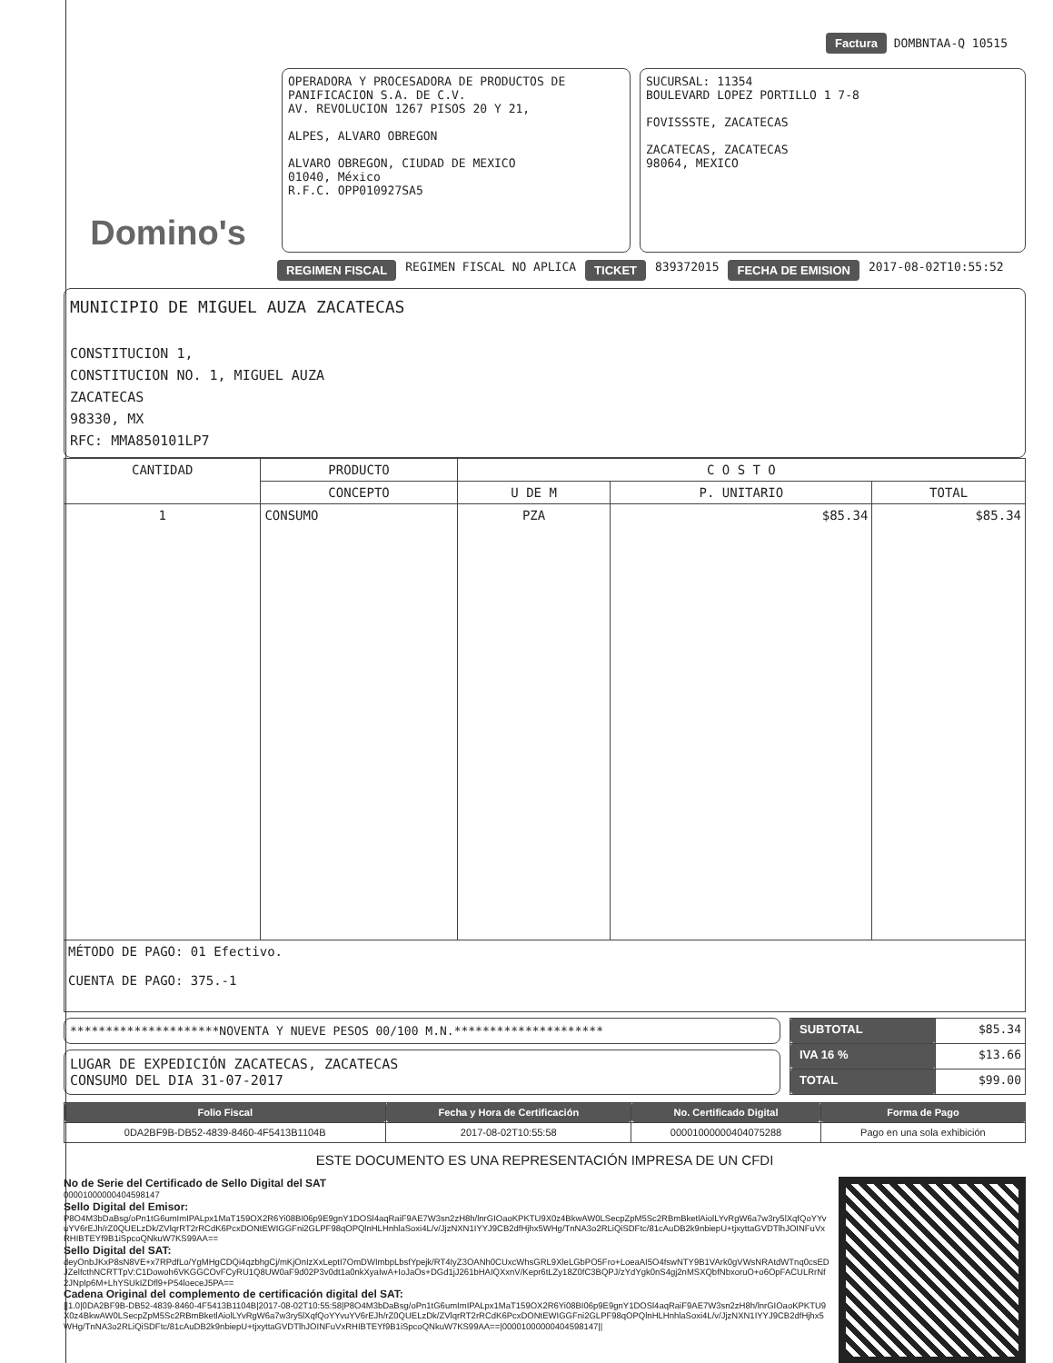Factura DOMBNTAA-Q 10515
Domino's
OPERADORA Y PROCESADORA DE PRODUCTOS DE PANIFICACION S.A. DE C.V.
AV. REVOLUCION 1267 PISOS 20 Y 21,
ALPES, ALVARO OBREGON
ALVARO OBREGON, CIUDAD DE MEXICO
01040, México
R.F.C. OPP010927SA5
SUCURSAL: 11354
BOULEVARD LOPEZ PORTILLO 1 7-8
FOVISSSTE, ZACATECAS
ZACATECAS, ZACATECAS
98064, MEXICO
REGIMEN FISCAL REGIMEN FISCAL NO APLICA TICKET 839372015 FECHA DE EMISION 2017-08-02T10:55:52
MUNICIPIO DE MIGUEL AUZA ZACATECAS
CONSTITUCION 1,
CONSTITUCION NO. 1, MIGUEL AUZA
ZACATECAS
98330, MX
RFC: MMA850101LP7
| CANTIDAD | PRODUCTO | C O S T O | | |
| --- | --- | --- | --- | --- |
| | CONCEPTO | U DE M | P. UNITARIO | TOTAL |
| 1 | CONSUMO | PZA | $85.34 | $85.34 |
| MÉTODO DE PAGO: 01 Efectivo. CUENTA DE PAGO: 375.-1 | | | | |
*********************NOVENTA Y NUEVE PESOS 00/100 M.N.*********************
LUGAR DE EXPEDICIÓN ZACATECAS, ZACATECAS
CONSUMO DEL DIA 31-07-2017
| SUBTOTAL | $85.34 |
| IVA 16 % | $13.66 |
| TOTAL | $99.00 |
| Folio Fiscal | Fecha y Hora de Certificación | No. Certificado Digital | Forma de Pago |
| --- | --- | --- | --- |
| 0DA2BF9B-DB52-4839-8460-4F5413B1104B | 2017-08-02T10:55:58 | 00001000000404075288 | Pago en una sola exhibición |
ESTE DOCUMENTO ES UNA REPRESENTACIÓN IMPRESA DE UN CFDI
No de Serie del Certificado de Sello Digital del SAT
00001000000404598147
Sello Digital del Emisor:
P8O4M3bDaBsg/oPn1tG6umImIPALpx1MaT159OX2R6Yi08BI06p9E9gnY1DOSl4aqRaiF9AE7W3sn2zH8h/lnrGIOaoKPKTU9X0z4BkwAW0LSecpZpM5Sc2RBmBketlAiolLYvRgW6a7w3ry5lXqfQoYYvuYV6rEJh/rZ0QUELzDk/ZVlqrRT2rRCdK6PcxDONtEWIGGFni2GLPF98qOPQlnHLHnhlaSoxi4L/v/JjzNXN1IYYJ9CB2dfHjhx5WHg/TnNA3o2RLiQiSDFtc/81cAuDB2k9nbiepU+tjxyttaGVDTlhJOINFuVxRHIBTEYf9B1iSpcoQNkuW7KS99AA==
Sello Digital del SAT:
deyOnbJKxP8sN8VE+x7RPdfLo/YgMHgCDQi4qzbhgCj/mKjOnIzXxLeptI7OmDWImbpLbsfYpejk/RT4IyZ3OANh0CUxcWhsGRL9XleLGbPO5Fro+LoeaAI5O4fswNTY9B1VArk0gVWsNRAtdWTnq0csEDJZelfcthNCRTTpV:C1Dowoh6VKGGCOvFCyRU1Q8UW0aF9d02P3v0dt1a0nkXyaIwA+IoJaOs+DGd1jJ261bHAIQXxnV/Kepr6tLZy18Z0fC3BQPJ/zYdYgk0nS4gj2nMSXQbfNbxoruO+o6OpFACULRrNf2JNpIp6M+LhYSUkIZDfl9+P54loeceJ5PA==
Cadena Original del complemento de certificación digital del SAT:
||1.0|0DA2BF9B-DB52-4839-8460-4F5413B1104B|2017-08-02T10:55:58|P8O4M3bDaBsg/oPn1tG6umImIPALpx1MaT159OX2R6Yi08BI06p9E9gnY1DOSl4aqRaiF9AE7W3sn2zH8h/lnrGIOaoKPKTU9X0z4BkwAW0LSecpZpM5Sc2RBmBketlAiolLYvRgW6a7w3ry5lXqfQoYYvuYV6rEJh/rZ0QUELzDk/ZVlqrRT2rRCdK6PcxDONtEWIGGFni2GLPF98qOPQlnHLHnhlaSoxi4L/v/JjzNXN1IYYJ9CB2dfHjhx5WHg/TnNA3o2RLiQiSDFtc/81cAuDB2k9nbiepU+tjxyttaGVDTlhJOINFuVxRHIBTEYf9B1iSpcoQNkuW7KS99AA==|00001000000404598147||